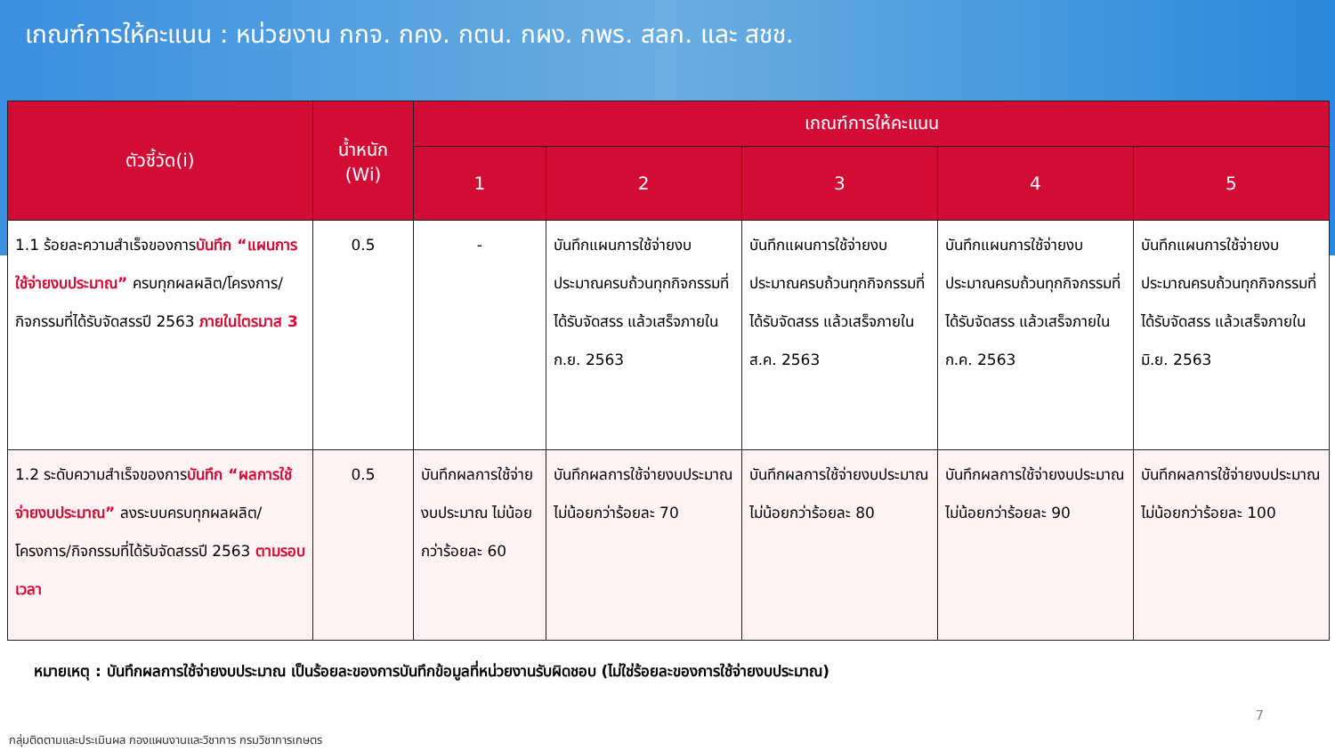เกณฑ์การให้คะแนน : หน่วยงาน กกจ. กคง. กตน. กผง. กพร. สลก. และ สชช.
| ตัวชี้วัด(i) | น้ำหนัก (Wi) | เกณฑ์การให้คะแนน | | | | |
| --- | --- | --- | --- | --- | --- | --- |
| | | 1 | 2 | 3 | 4 | 5 |
| 1.1 ร้อยละความสำเร็จของการ บันทึก “แผนการใช้จ่ายงบประมาณ” ครบทุกผลผลิต/โครงการ/กิจกรรมที่ได้รับจัดสรรปี 2563 ภายในไตรมาส 3 | 0.5 | - | บันทึกแผนการใช้จ่ายงบประมาณครบถ้วนทุกกิจกรรมที่ได้รับจัดสรร แล้วเสร็จภายใน ก.ย. 2563 | บันทึกแผนการใช้จ่ายงบประมาณครบถ้วนทุกกิจกรรมที่ได้รับจัดสรร แล้วเสร็จภายใน ส.ค. 2563 | บันทึกแผนการใช้จ่ายงบประมาณครบถ้วนทุกกิจกรรมที่ได้รับจัดสรร แล้วเสร็จภายใน ก.ค. 2563 | บันทึกแผนการใช้จ่ายงบประมาณครบถ้วนทุกกิจกรรมที่ได้รับจัดสรร แล้วเสร็จภายใน มิ.ย. 2563 |
| 1.2 ระดับความสำเร็จของการ บันทึก “ผลการใช้จ่ายงบประมาณ” ลงระบบครบทุกผลผลิต/โครงการ/กิจกรรมที่ได้รับจัดสรรปี 2563 ตามรอบเวลา | 0.5 | บันทึกผลการใช้จ่ายงบประมาณ ไม่น้อยกว่าร้อยละ 60 | บันทึกผลการใช้จ่ายงบประมาณ ไม่น้อยกว่าร้อยละ 70 | บันทึกผลการใช้จ่ายงบประมาณ ไม่น้อยกว่าร้อยละ 80 | บันทึกผลการใช้จ่ายงบประมาณ ไม่น้อยกว่าร้อยละ 90 | บันทึกผลการใช้จ่ายงบประมาณ ไม่น้อยกว่าร้อยละ 100 |
หมายเหตุ : บันทึกผลการใช้จ่ายงบประมาณ เป็นร้อยละของการบันทึกข้อมูลที่หน่วยงานรับผิดชอบ (ไม่ใช่ร้อยละของการใช้จ่ายงบประมาณ)
7
กลุ่มติดตามและประเมินผล กองแผนงานและวิชาการ กรมวิชาการเกษตร